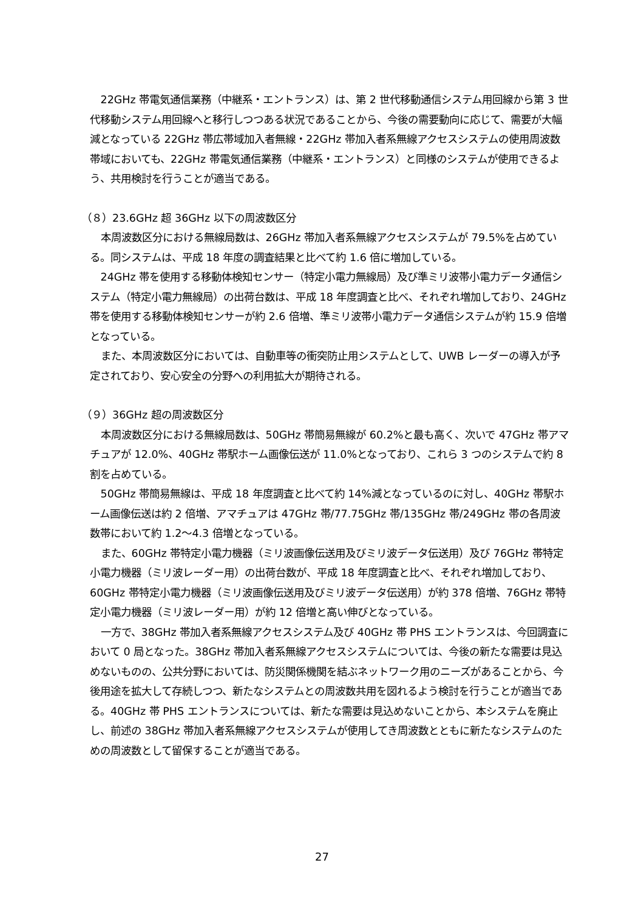22GHz 帯電気通信業務（中継系・エントランス）は、第 2 世代移動通信システム用回線から第 3 世代移動システム用回線へと移行しつつある状況であることから、今後の需要動向に応じて、需要が大幅減となっている 22GHz 帯広帯域加入者無線・22GHz 帯加入者系無線アクセスシステムの使用周波数帯域においても、22GHz 帯電気通信業務（中継系・エントランス）と同様のシステムが使用できるよう、共用検討を行うことが適当である。
（８）23.6GHz 超 36GHz 以下の周波数区分
本周波数区分における無線局数は、26GHz 帯加入者系無線アクセスシステムが 79.5%を占めている。同システムは、平成 18 年度の調査結果と比べて約 1.6 倍に増加している。
24GHz 帯を使用する移動体検知センサー（特定小電力無線局）及び準ミリ波帯小電力データ通信システム（特定小電力無線局）の出荷台数は、平成 18 年度調査と比べ、それぞれ増加しており、24GHz 帯を使用する移動体検知センサーが約 2.6 倍増、準ミリ波帯小電力データ通信システムが約 15.9 倍増となっている。
また、本周波数区分においては、自動車等の衝突防止用システムとして、UWB レーダーの導入が予定されており、安心安全の分野への利用拡大が期待される。
（９）36GHz 超の周波数区分
本周波数区分における無線局数は、50GHz 帯簡易無線が 60.2%と最も高く、次いで 47GHz 帯アマチュアが 12.0%、40GHz 帯駅ホーム画像伝送が 11.0%となっており、これら 3 つのシステムで約 8 割を占めている。
50GHz 帯簡易無線は、平成 18 年度調査と比べて約 14%減となっているのに対し、40GHz 帯駅ホーム画像伝送は約 2 倍増、アマチュアは 47GHz 帯/77.75GHz 帯/135GHz 帯/249GHz 帯の各周波数帯において約 1.2～4.3 倍増となっている。
また、60GHz 帯特定小電力機器（ミリ波画像伝送用及びミリ波データ伝送用）及び 76GHz 帯特定小電力機器（ミリ波レーダー用）の出荷台数が、平成 18 年度調査と比べ、それぞれ増加しており、60GHz 帯特定小電力機器（ミリ波画像伝送用及びミリ波データ伝送用）が約 378 倍増、76GHz 帯特定小電力機器（ミリ波レーダー用）が約 12 倍増と高い伸びとなっている。
一方で、38GHz 帯加入者系無線アクセスシステム及び 40GHz 帯 PHS エントランスは、今回調査において 0 局となった。38GHz 帯加入者系無線アクセスシステムについては、今後の新たな需要は見込めないものの、公共分野においては、防災関係機関を結ぶネットワーク用のニーズがあることから、今後用途を拡大して存続しつつ、新たなシステムとの周波数共用を図れるよう検討を行うことが適当である。40GHz 帯 PHS エントランスについては、新たな需要は見込めないことから、本システムを廃止し、前述の 38GHz 帯加入者系無線アクセスシステムが使用してき周波数とともに新たなシステムのための周波数として留保することが適当である。
27